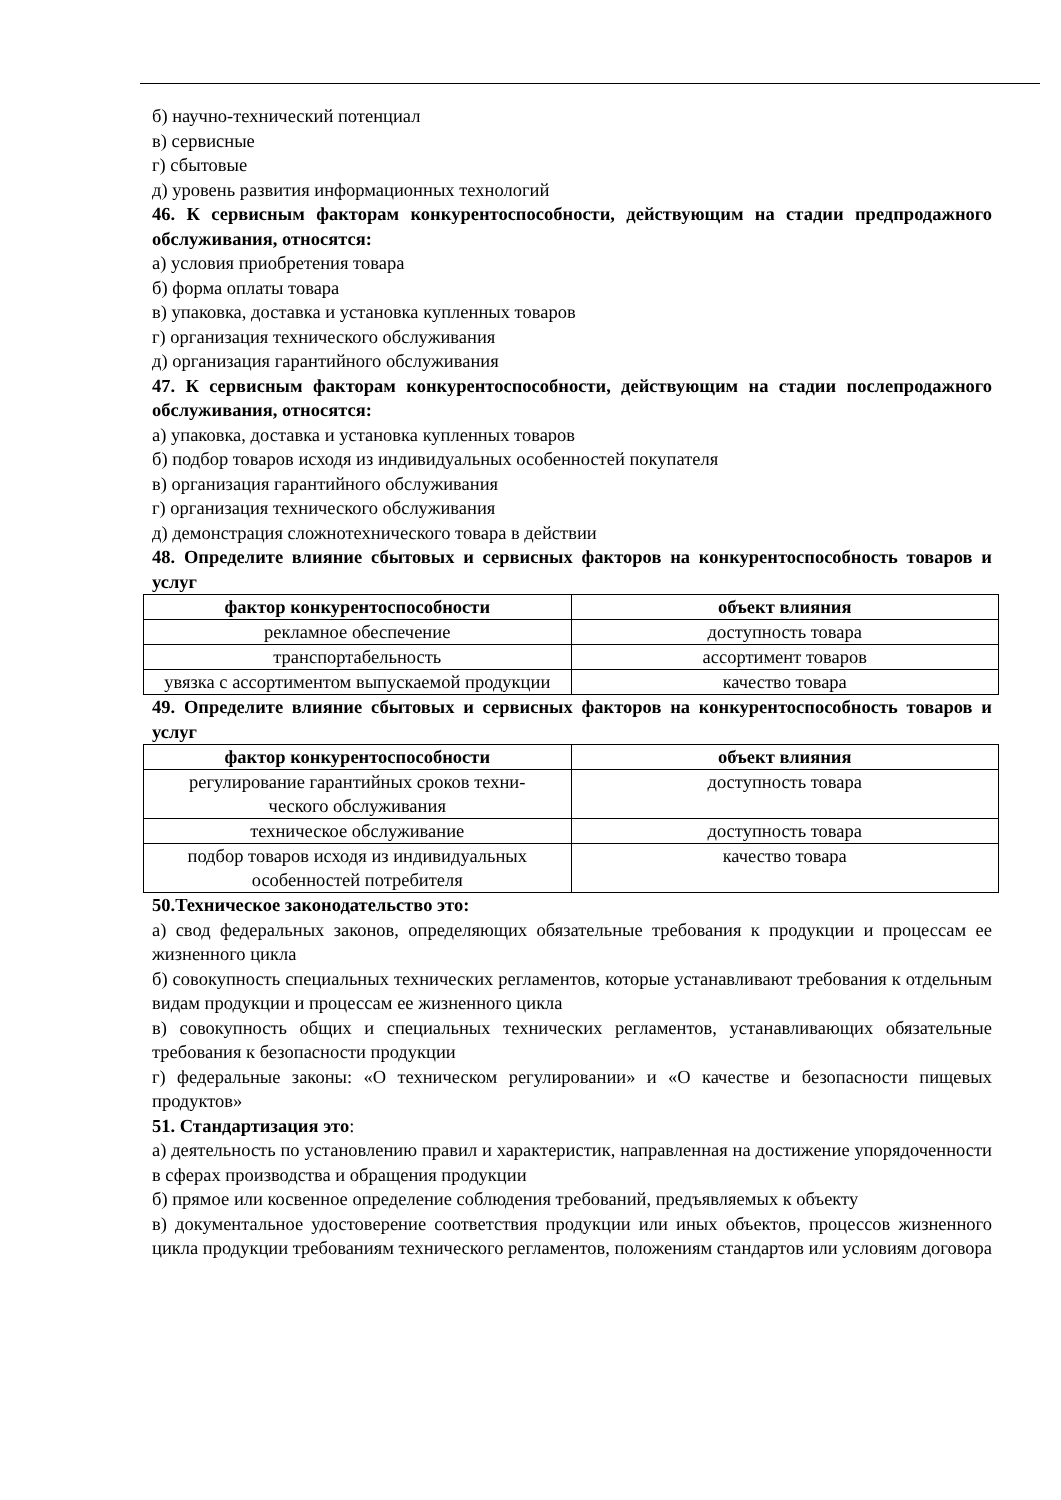б) научно-технический потенциал
в) сервисные
г) сбытовые
д) уровень развития информационных технологий
46. К сервисным факторам конкурентоспособности, действующим на стадии пред­продажного обслуживания, относятся:
а) условия приобретения товара
б) форма оплаты товара
в) упаковка, доставка и установка купленных товаров
г) организация технического обслуживания
д) организация гарантийного обслуживания
47. К сервисным факторам конкурентоспособности, действующим на стадии после­продажного обслуживания, относятся:
а) упаковка, доставка и установка купленных товаров
б) подбор товаров исходя из индивидуальных особенностей покупателя
в) организация гарантийного обслуживания
г) организация технического обслуживания
д) демонстрация сложнотехнического товара в действии
48. Определите влияние сбытовых и сервисных факторов на конкурентоспособность товаров и услуг
| фактор конкурентоспособности | объект влияния |
| --- | --- |
| рекламное обеспечение | доступность товара |
| транспортабельность | ассортимент товаров |
| увязка с ассортиментом выпускаемой про­дукции | качество товара |
49. Определите влияние сбытовых и сервисных факторов на конкурентоспособность товаров и услуг
| фактор конкурентоспособности | объект влияния |
| --- | --- |
| регулирование гарантийных сроков техни­ческого обслуживания | доступность товара |
| техническое обслуживание | доступность товара |
| подбор товаров исходя из индивидуальных особенностей потребителя | качество товара |
50.Техническое законодательство это:
а) свод федеральных законов, определяющих обязательные требования к продукции и процессам ее жизненного цикла
б) совокупность специальных технических регламентов, которые устанавливают требова­ния к отдельным видам продукции и процессам ее жизненного цикла
в) совокупность общих и специальных технических регламентов, устанавливающих обя­зательные требования к безопасности продукции
г) федеральные законы: «О техническом регулировании» и «О качестве и безопасности пищевых продуктов»
51. Стандартизация это:
а) деятельность по установлению правил и характеристик, направленная на достижение упорядоченности в сферах производства и обращения продукции
б) прямое или косвенное определение соблюдения требований, предъявляемых к объекту
в) документальное удостоверение соответствия продукции или иных объектов, процессов жизненного цикла продукции требованиям технического регламентов, положениям стан­дартов или условиям договора